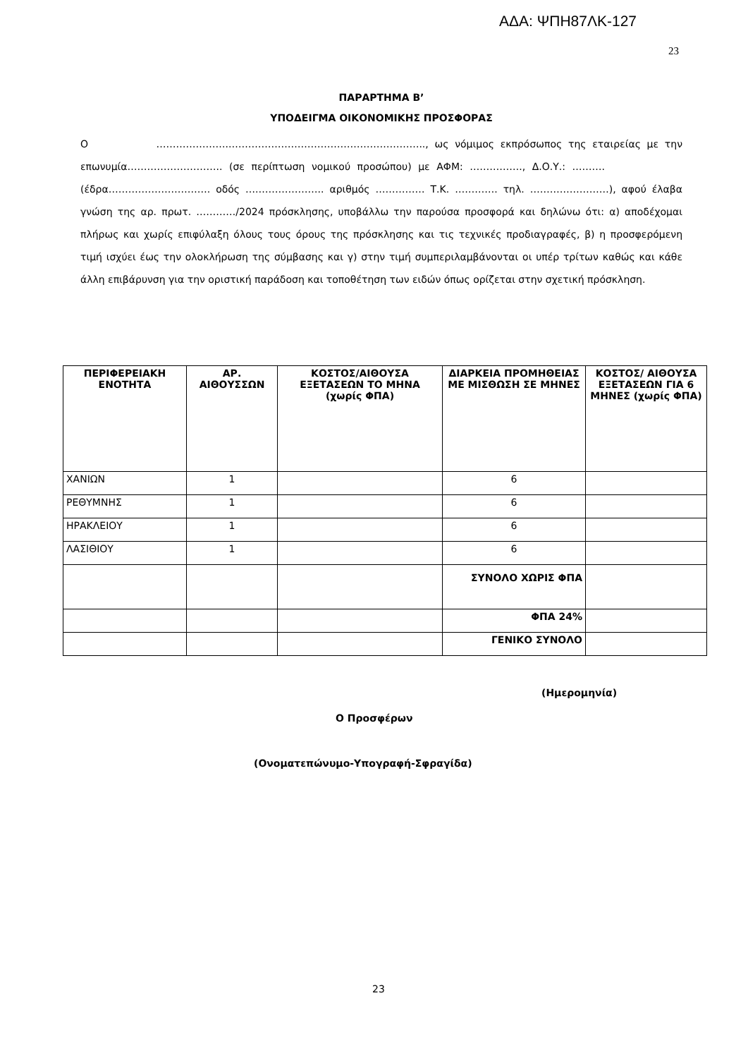ΑΔΑ: ΨΠΗ87ΛΚ-127
23
ΠΑΡΑΡΤΗΜΑ Β’
ΥΠΟΔΕΙΓΜΑ ΟΙΚΟΝΟΜΙΚΗΣ ΠΡΟΣΦΟΡΑΣ
Ο …………………..………………………………………………….., ως νόμιμος εκπρόσωπος της εταιρείας με την επωνυμία……………………….. (σε περίπτωση νομικού προσώπου) με ΑΦΜ: ……………., Δ.Ο.Υ.: ………. (έδρα…………………………. οδός ….……………….. αριθμός …………… Τ.Κ. …………. τηλ. ……………………), αφού έλαβα γνώση της αρ. πρωτ. …………/2024 πρόσκλησης, υποβάλλω την παρούσα προσφορά και δηλώνω ότι: α) αποδέχομαι πλήρως και χωρίς επιφύλαξη όλους τους όρους της πρόσκλησης και τις τεχνικές προδιαγραφές, β) η προσφερόμενη τιμή ισχύει έως την ολοκλήρωση της σύμβασης και γ) στην τιμή συμπεριλαμβάνονται οι υπέρ τρίτων καθώς και κάθε άλλη επιβάρυνση για την οριστική παράδοση και τοποθέτηση των ειδών όπως ορίζεται στην σχετική πρόσκληση.
| ΠΕΡΙΦΕΡΕΙΑΚΗ ΕΝΟΤΗΤΑ | ΑΡ. ΑΙΘΟΥΣΣΩΝ | ΚΟΣΤΟΣ/ΑΙΘΟΥΣΑ ΕΞΕΤΑΣΕΩΝ ΤΟ ΜΗΝΑ (χωρίς ΦΠΑ) | ΔΙΑΡΚΕΙΑ ΠΡΟΜΗΘΕΙΑΣ ΜΕ ΜΙΣΘΩΣΗ ΣΕ ΜΗΝΕΣ | ΚΟΣΤΟΣ/ ΑΙΘΟΥΣΑ ΕΞΕΤΑΣΕΩΝ ΓΙΑ 6 ΜΗΝΕΣ (χωρίς ΦΠΑ) |
| --- | --- | --- | --- | --- |
| ΧΑΝΙΩΝ | 1 | | 6 | |
| ΡΕΘΥΜΝΗΣ | 1 | | 6 | |
| ΗΡΑΚΛΕΙΟΥ | 1 | | 6 | |
| ΛΑΣΙΘΙΟΥ | 1 | | 6 | |
| | | | ΣΥΝΟΛΟ ΧΩΡΙΣ ΦΠΑ | |
| | | | ΦΠΑ 24% | |
| | | | ΓΕΝΙΚΟ ΣΥΝΟΛΟ | |
(Ημερομηνία)
Ο Προσφέρων
(Ονοματεπώνυμο-Υπογραφή-Σφραγίδα)
23